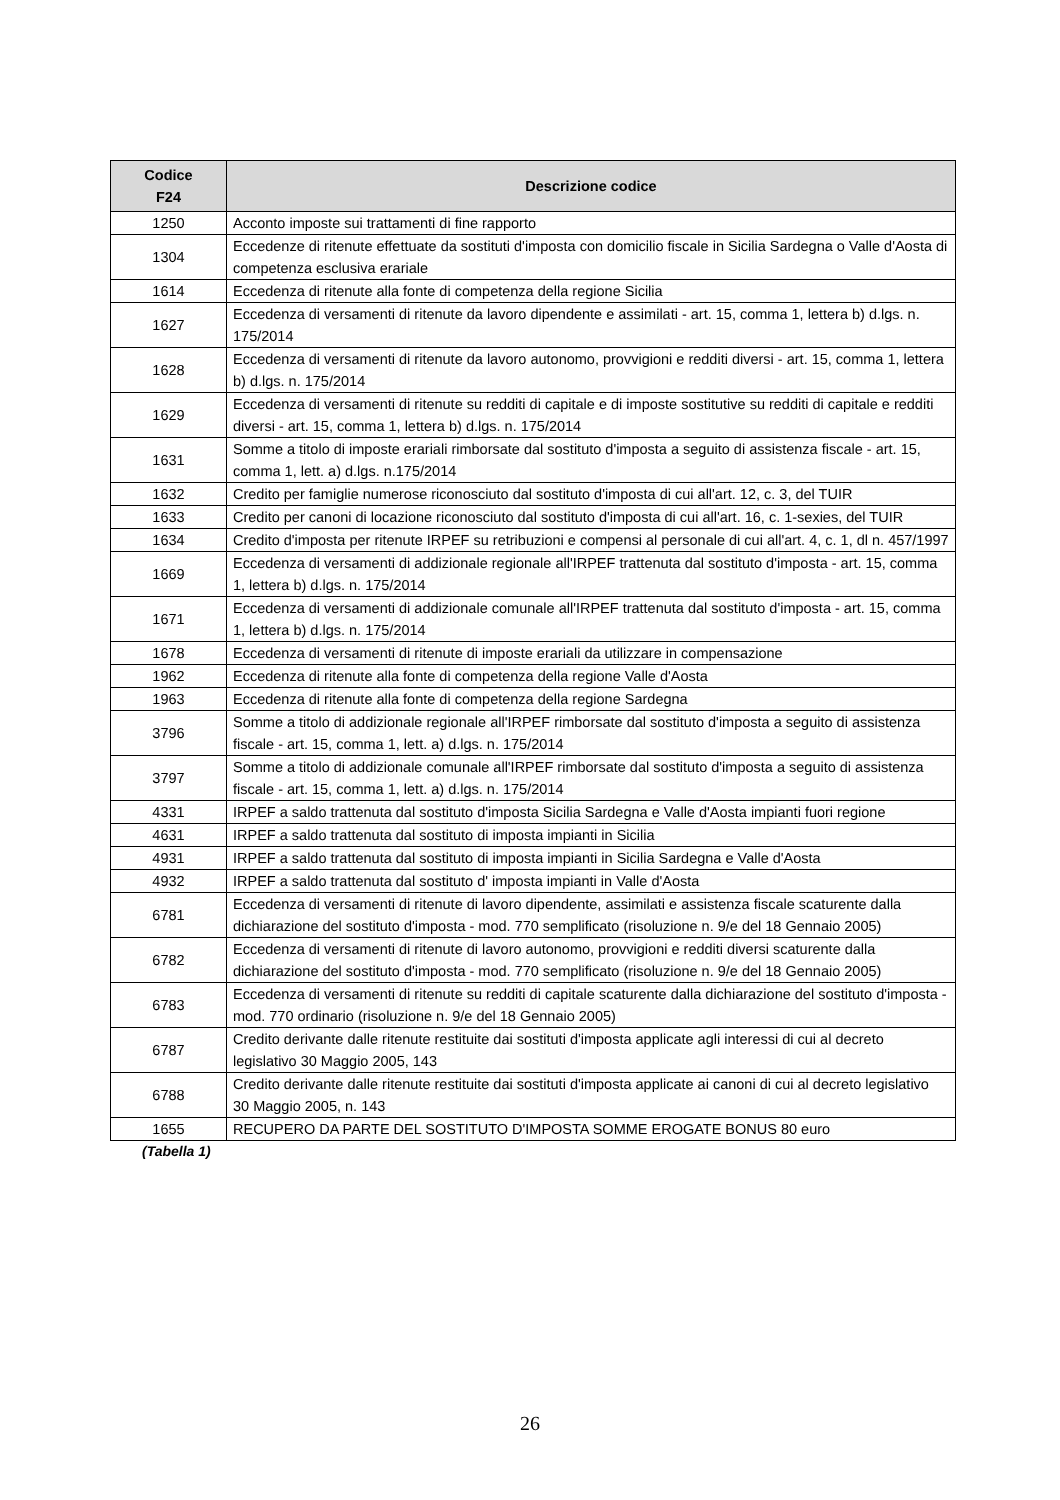| Codice F24 | Descrizione codice |
| --- | --- |
| 1250 | Acconto imposte sui trattamenti di fine rapporto |
| 1304 | Eccedenze di ritenute effettuate da sostituti d'imposta con domicilio fiscale in Sicilia Sardegna o Valle d'Aosta di competenza esclusiva erariale |
| 1614 | Eccedenza di ritenute alla fonte di competenza della regione Sicilia |
| 1627 | Eccedenza di versamenti di ritenute da lavoro dipendente e assimilati - art. 15, comma 1, lettera b) d.lgs. n. 175/2014 |
| 1628 | Eccedenza di versamenti di ritenute da lavoro autonomo, provvigioni e redditi diversi - art. 15, comma 1, lettera b) d.lgs. n. 175/2014 |
| 1629 | Eccedenza di versamenti di ritenute su redditi di capitale e di imposte sostitutive su redditi di capitale e redditi diversi - art. 15, comma 1, lettera b) d.lgs. n. 175/2014 |
| 1631 | Somme a titolo di imposte erariali rimborsate dal sostituto d'imposta a seguito di assistenza fiscale - art. 15, comma 1, lett. a) d.lgs. n.175/2014 |
| 1632 | Credito per famiglie numerose riconosciuto dal sostituto d'imposta di cui all'art. 12, c. 3, del TUIR |
| 1633 | Credito per canoni di locazione riconosciuto dal sostituto d'imposta di cui all'art. 16, c. 1-sexies, del TUIR |
| 1634 | Credito d'imposta per ritenute IRPEF su retribuzioni e compensi al personale di cui all'art. 4, c. 1, dl n. 457/1997 |
| 1669 | Eccedenza di versamenti di addizionale regionale all'IRPEF trattenuta dal sostituto d'imposta - art. 15, comma 1, lettera b) d.lgs. n. 175/2014 |
| 1671 | Eccedenza di versamenti di addizionale comunale all'IRPEF trattenuta dal sostituto d'imposta - art. 15, comma 1, lettera b) d.lgs. n. 175/2014 |
| 1678 | Eccedenza di versamenti di ritenute di imposte erariali da utilizzare in compensazione |
| 1962 | Eccedenza di ritenute alla fonte di competenza della regione Valle d'Aosta |
| 1963 | Eccedenza di ritenute alla fonte di competenza della regione Sardegna |
| 3796 | Somme a titolo di addizionale regionale all'IRPEF rimborsate dal sostituto d'imposta a seguito di assistenza fiscale - art. 15, comma 1, lett. a) d.lgs. n. 175/2014 |
| 3797 | Somme a titolo di addizionale comunale all'IRPEF rimborsate dal sostituto d'imposta a seguito di assistenza fiscale - art. 15, comma 1, lett. a) d.lgs. n. 175/2014 |
| 4331 | IRPEF a saldo trattenuta dal sostituto d'imposta Sicilia Sardegna e Valle d'Aosta impianti fuori regione |
| 4631 | IRPEF a saldo trattenuta dal sostituto di imposta impianti in Sicilia |
| 4931 | IRPEF a saldo trattenuta dal sostituto di imposta impianti in Sicilia Sardegna e Valle d'Aosta |
| 4932 | IRPEF a saldo trattenuta dal sostituto d' imposta impianti in Valle d'Aosta |
| 6781 | Eccedenza di versamenti di ritenute di lavoro dipendente, assimilati e assistenza fiscale scaturente dalla dichiarazione del sostituto d'imposta - mod. 770 semplificato (risoluzione n. 9/e del 18 Gennaio 2005) |
| 6782 | Eccedenza di versamenti di ritenute di lavoro autonomo, provvigioni e redditi diversi scaturente dalla dichiarazione del sostituto d'imposta - mod. 770 semplificato (risoluzione n. 9/e del 18 Gennaio 2005) |
| 6783 | Eccedenza di versamenti di ritenute su redditi di capitale scaturente dalla dichiarazione del sostituto d'imposta - mod. 770 ordinario (risoluzione n. 9/e del 18 Gennaio 2005) |
| 6787 | Credito derivante dalle ritenute restituite dai sostituti d'imposta applicate agli interessi di cui al decreto legislativo 30 Maggio 2005, 143 |
| 6788 | Credito derivante dalle ritenute restituite dai sostituti d'imposta applicate ai canoni di cui al decreto legislativo 30 Maggio 2005, n. 143 |
| 1655 | RECUPERO DA PARTE DEL SOSTITUTO D'IMPOSTA SOMME EROGATE BONUS 80 euro |
(Tabella 1)
26